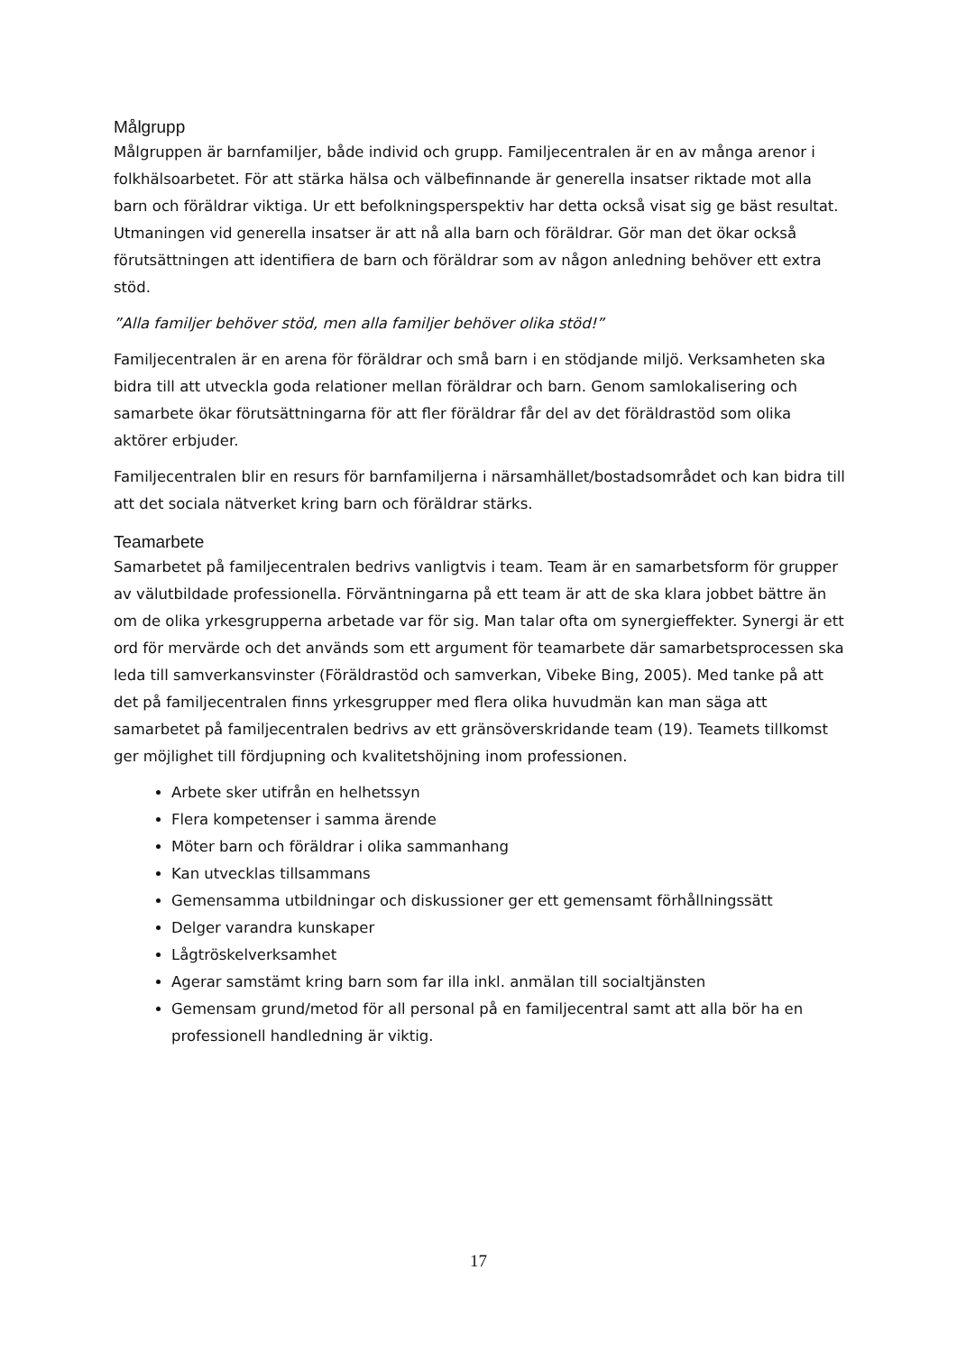Målgrupp
Målgruppen är barnfamiljer, både individ och grupp. Familjecentralen är en av många arenor i folkhälsoarbetet. För att stärka hälsa och välbefinnande är generella insatser riktade mot alla barn och föräldrar viktiga. Ur ett befolkningsperspektiv har detta också visat sig ge bäst resultat. Utmaningen vid generella insatser är att nå alla barn och föräldrar. Gör man det ökar också förutsättningen att identifiera de barn och föräldrar som av någon anledning behöver ett extra stöd.
”Alla familjer behöver stöd, men alla familjer behöver olika stöd!”
Familjecentralen är en arena för föräldrar och små barn i en stödjande miljö. Verksamheten ska bidra till att utveckla goda relationer mellan föräldrar och barn. Genom samlokalisering och samarbete ökar förutsättningarna för att fler föräldrar får del av det föräldrastöd som olika aktörer erbjuder.
Familjecentralen blir en resurs för barnfamiljerna i närsamhället/bostadsområdet och kan bidra till att det sociala nätverket kring barn och föräldrar stärks.
Teamarbete
Samarbetet på familjecentralen bedrivs vanligtvis i team. Team är en samarbetsform för grupper av välutbildade professionella. Förväntningarna på ett team är att de ska klara jobbet bättre än om de olika yrkesgrupperna arbetade var för sig. Man talar ofta om synergieffekter. Synergi är ett ord för mervärde och det används som ett argument för teamarbete där samarbetsprocessen ska leda till samverkansvinster (Föräldrastöd och samverkan, Vibeke Bing, 2005). Med tanke på att det på familjecentralen finns yrkesgrupper med flera olika huvudmän kan man säga att samarbetet på familjecentralen bedrivs av ett gränsöverskridande team (19). Teamets tillkomst ger möjlighet till fördjupning och kvalitetshöjning inom professionen.
Arbete sker utifrån en helhetssyn
Flera kompetenser i samma ärende
Möter barn och föräldrar i olika sammanhang
Kan utvecklas tillsammans
Gemensamma utbildningar och diskussioner ger ett gemensamt förhållningssätt
Delger varandra kunskaper
Lågtröskelverksamhet
Agerar samstämt kring barn som far illa inkl. anmälan till socialtjänsten
Gemensam grund/metod för all personal på en familjecentral samt att alla bör ha en professionell handledning är viktig.
17